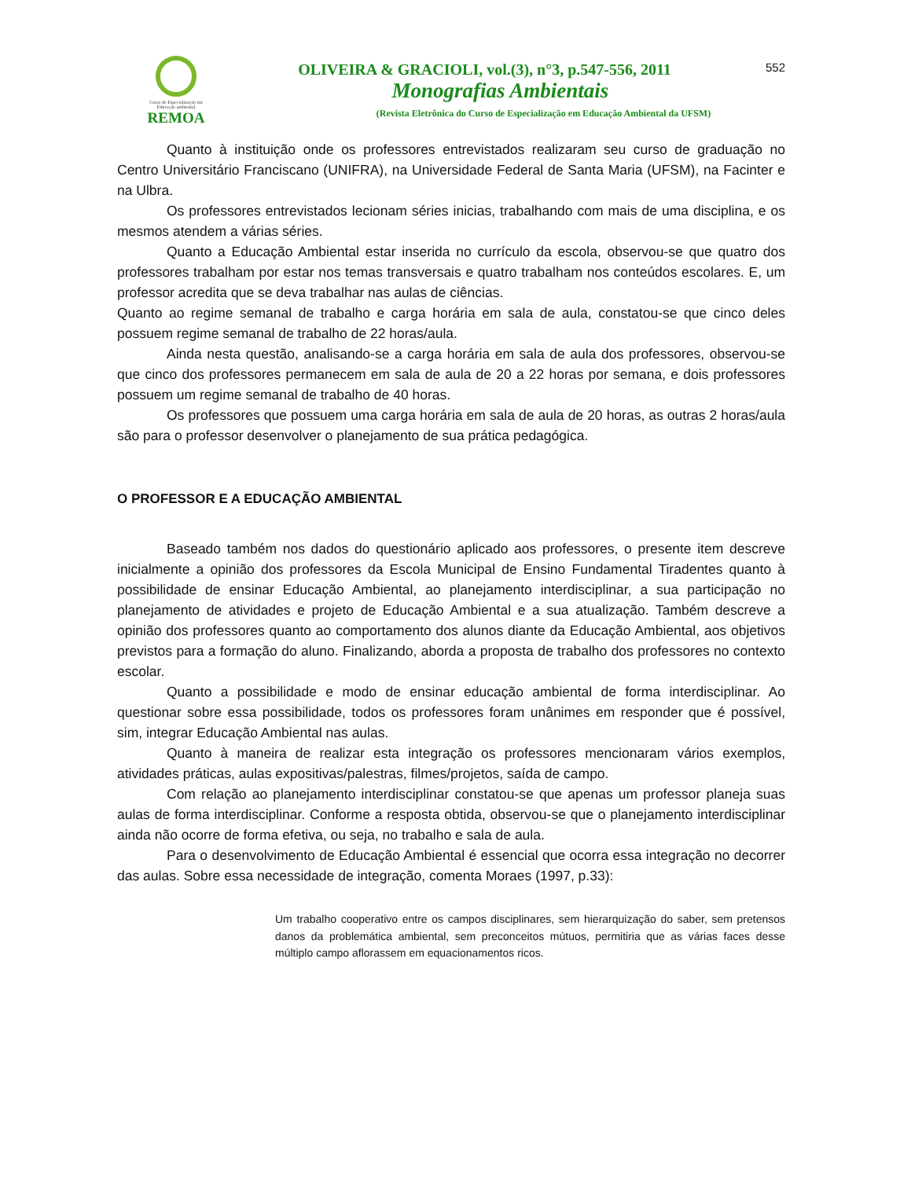Curso de Especialização em
Educação ambiental
REMOA
OLIVEIRA & GRACIOLI, vol.(3), n°3, p.547-556, 2011
Monografias Ambientais
(Revista Eletrônica do Curso de Especialização em Educação Ambiental da UFSM)
552
Quanto à instituição onde os professores entrevistados realizaram seu curso de graduação no Centro Universitário Franciscano (UNIFRA), na Universidade Federal de Santa Maria (UFSM), na Facinter e na Ulbra.
Os professores entrevistados lecionam séries inicias, trabalhando com mais de uma disciplina, e os mesmos atendem a várias séries.
Quanto a Educação Ambiental estar inserida no currículo da escola, observou-se que quatro dos professores trabalham por estar nos temas transversais e quatro trabalham nos conteúdos escolares. E, um professor acredita que se deva trabalhar nas aulas de ciências.
Quanto ao regime semanal de trabalho e carga horária em sala de aula, constatou-se que cinco deles possuem regime semanal de trabalho de 22 horas/aula.
Ainda nesta questão, analisando-se a carga horária em sala de aula dos professores, observou-se que cinco dos professores permanecem em sala de aula de 20 a 22 horas por semana, e dois professores possuem um regime semanal de trabalho de 40 horas.
Os professores que possuem uma carga horária em sala de aula de 20 horas, as outras 2 horas/aula são para o professor desenvolver o planejamento de sua prática pedagógica.
O PROFESSOR E A EDUCAÇÃO AMBIENTAL
Baseado também nos dados do questionário aplicado aos professores, o presente item descreve inicialmente a opinião dos professores da Escola Municipal de Ensino Fundamental Tiradentes quanto à possibilidade de ensinar Educação Ambiental, ao planejamento interdisciplinar, a sua participação no planejamento de atividades e projeto de Educação Ambiental e a sua atualização. Também descreve a opinião dos professores quanto ao comportamento dos alunos diante da Educação Ambiental, aos objetivos previstos para a formação do aluno. Finalizando, aborda a proposta de trabalho dos professores no contexto escolar.
Quanto a possibilidade e modo de ensinar educação ambiental de forma interdisciplinar. Ao questionar sobre essa possibilidade, todos os professores foram unânimes em responder que é possível, sim, integrar Educação Ambiental nas aulas.
Quanto à maneira de realizar esta integração os professores mencionaram vários exemplos, atividades práticas, aulas expositivas/palestras, filmes/projetos, saída de campo.
Com relação ao planejamento interdisciplinar constatou-se que apenas um professor planeja suas aulas de forma interdisciplinar. Conforme a resposta obtida, observou-se que o planejamento interdisciplinar ainda não ocorre de forma efetiva, ou seja, no trabalho e sala de aula.
Para o desenvolvimento de Educação Ambiental é essencial que ocorra essa integração no decorrer das aulas. Sobre essa necessidade de integração, comenta Moraes (1997, p.33):
Um trabalho cooperativo entre os campos disciplinares, sem hierarquização do saber, sem pretensos danos da problemática ambiental, sem preconceitos mútuos, permitiria que as várias faces desse múltiplo campo aflorassem em equacionamentos ricos.